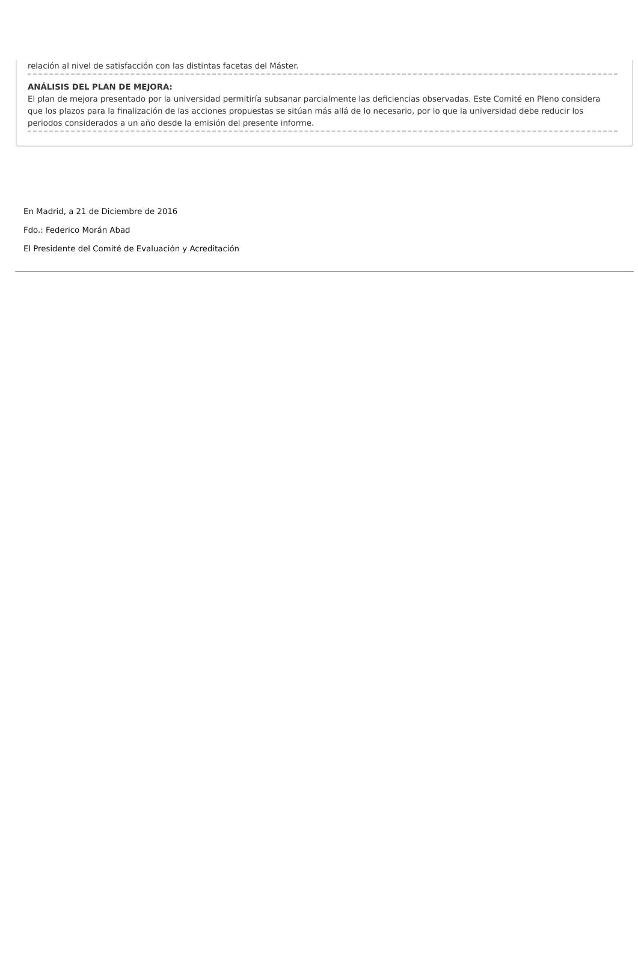relación al nivel de satisfacción con las distintas facetas del Máster.
ANÁLISIS DEL PLAN DE MEJORA:
El plan de mejora presentado por la universidad permitiría subsanar parcialmente las deficiencias observadas. Este Comité en Pleno considera que los plazos para la finalización de las acciones propuestas se sitúan más allá de lo necesario, por lo que la universidad debe reducir los periodos considerados a un año desde la emisión del presente informe.
En Madrid, a 21 de Diciembre de 2016
Fdo.: Federico Morán Abad
El Presidente del Comité de Evaluación y Acreditación